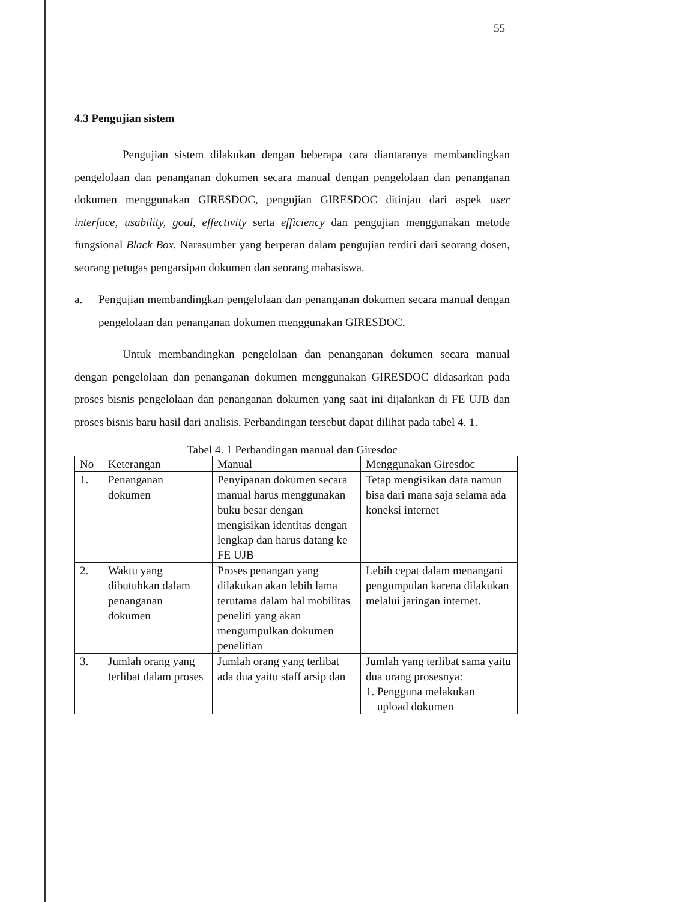55
4.3 Pengujian sistem
Pengujian sistem dilakukan dengan beberapa cara diantaranya membandingkan pengelolaan dan penanganan dokumen secara manual dengan pengelolaan dan penanganan dokumen menggunakan GIRESDOC, pengujian GIRESDOC ditinjau dari aspek user interface, usability, goal, effectivity serta efficiency dan pengujian menggunakan metode fungsional Black Box. Narasumber yang berperan dalam pengujian terdiri dari seorang dosen, seorang petugas pengarsipan dokumen dan seorang mahasiswa.
a. Pengujian membandingkan pengelolaan dan penanganan dokumen secara manual dengan pengelolaan dan penanganan dokumen menggunakan GIRESDOC.
Untuk membandingkan pengelolaan dan penanganan dokumen secara manual dengan pengelolaan dan penanganan dokumen menggunakan GIRESDOC didasarkan pada proses bisnis pengelolaan dan penanganan dokumen yang saat ini dijalankan di FE UJB dan proses bisnis baru hasil dari analisis. Perbandingan tersebut dapat dilihat pada tabel 4. 1.
Tabel 4. 1 Perbandingan manual dan Giresdoc
| No | Keterangan | Manual | Menggunakan Giresdoc |
| --- | --- | --- | --- |
| 1. | Penanganan dokumen | Penyipanan dokumen secara manual harus menggunakan buku besar dengan mengisikan identitas dengan lengkap dan harus datang ke FE UJB | Tetap mengisikan data namun bisa dari mana saja selama ada koneksi internet |
| 2. | Waktu yang dibutuhkan dalam penanganan dokumen | Proses penangan yang dilakukan akan lebih lama terutama dalam hal mobilitas peneliti yang akan mengumpulkan dokumen penelitian | Lebih cepat dalam menangani pengumpulan karena dilakukan melalui jaringan internet. |
| 3. | Jumlah orang yang terlibat dalam proses | Jumlah orang yang terlibat ada dua yaitu staff arsip dan | Jumlah yang terlibat sama yaitu dua orang prosesnya: 1. Pengguna melakukan upload dokumen |